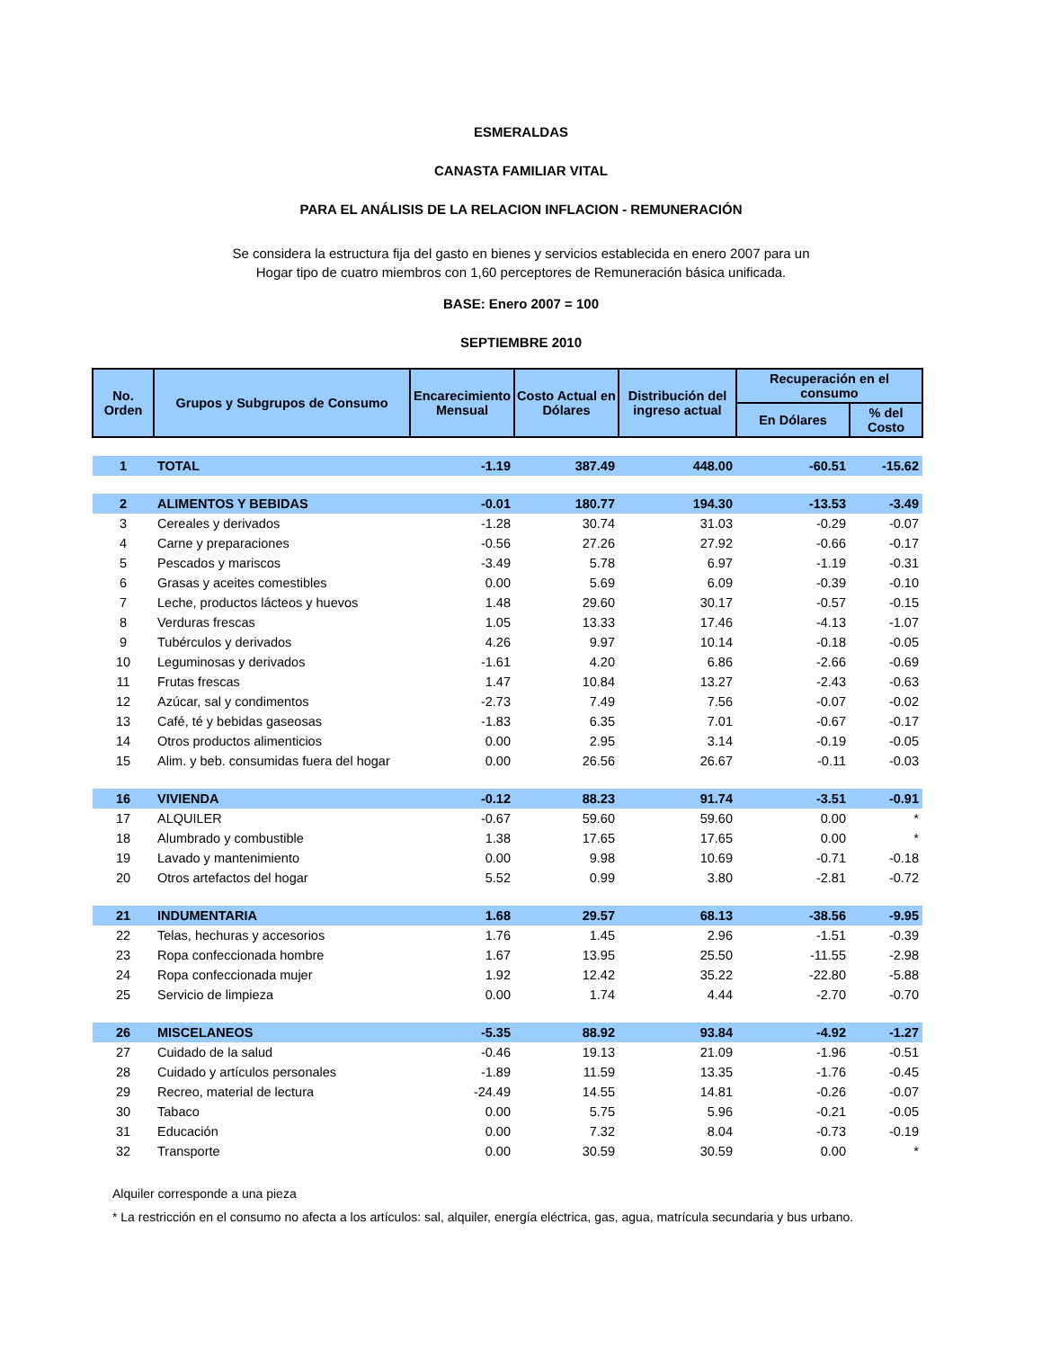ESMERALDAS
CANASTA FAMILIAR VITAL
PARA EL ANÁLISIS DE LA RELACION INFLACION - REMUNERACIÓN
Se considera la estructura fija del gasto en bienes y servicios establecida en enero 2007 para un Hogar tipo de cuatro miembros con 1,60 perceptores de Remuneración básica unificada.
BASE: Enero 2007 = 100
SEPTIEMBRE 2010
| No. Orden | Grupos y Subgrupos de Consumo | Encarecimiento Mensual | Costo Actual en Dólares | Distribución del ingreso actual | Recuperación en el consumo | |
| --- | --- | --- | --- | --- | --- | --- |
| | | | | | En Dólares | % del Costo |
| 1 | TOTAL | -1.19 | 387.49 | 448.00 | -60.51 | -15.62 |
| 2 | ALIMENTOS Y BEBIDAS | -0.01 | 180.77 | 194.30 | -13.53 | -3.49 |
| 3 | Cereales y derivados | -1.28 | 30.74 | 31.03 | -0.29 | -0.07 |
| 4 | Carne y preparaciones | -0.56 | 27.26 | 27.92 | -0.66 | -0.17 |
| 5 | Pescados y mariscos | -3.49 | 5.78 | 6.97 | -1.19 | -0.31 |
| 6 | Grasas y aceites comestibles | 0.00 | 5.69 | 6.09 | -0.39 | -0.10 |
| 7 | Leche, productos lácteos y huevos | 1.48 | 29.60 | 30.17 | -0.57 | -0.15 |
| 8 | Verduras frescas | 1.05 | 13.33 | 17.46 | -4.13 | -1.07 |
| 9 | Tubérculos y derivados | 4.26 | 9.97 | 10.14 | -0.18 | -0.05 |
| 10 | Leguminosas y derivados | -1.61 | 4.20 | 6.86 | -2.66 | -0.69 |
| 11 | Frutas frescas | 1.47 | 10.84 | 13.27 | -2.43 | -0.63 |
| 12 | Azúcar, sal y condimentos | -2.73 | 7.49 | 7.56 | -0.07 | -0.02 |
| 13 | Café, té y bebidas gaseosas | -1.83 | 6.35 | 7.01 | -0.67 | -0.17 |
| 14 | Otros productos alimenticios | 0.00 | 2.95 | 3.14 | -0.19 | -0.05 |
| 15 | Alim. y beb. consumidas fuera del hogar | 0.00 | 26.56 | 26.67 | -0.11 | -0.03 |
| 16 | VIVIENDA | -0.12 | 88.23 | 91.74 | -3.51 | -0.91 |
| 17 | ALQUILER | -0.67 | 59.60 | 59.60 | 0.00 | * |
| 18 | Alumbrado y combustible | 1.38 | 17.65 | 17.65 | 0.00 | * |
| 19 | Lavado y mantenimiento | 0.00 | 9.98 | 10.69 | -0.71 | -0.18 |
| 20 | Otros artefactos del hogar | 5.52 | 0.99 | 3.80 | -2.81 | -0.72 |
| 21 | INDUMENTARIA | 1.68 | 29.57 | 68.13 | -38.56 | -9.95 |
| 22 | Telas, hechuras y accesorios | 1.76 | 1.45 | 2.96 | -1.51 | -0.39 |
| 23 | Ropa confeccionada hombre | 1.67 | 13.95 | 25.50 | -11.55 | -2.98 |
| 24 | Ropa confeccionada mujer | 1.92 | 12.42 | 35.22 | -22.80 | -5.88 |
| 25 | Servicio de limpieza | 0.00 | 1.74 | 4.44 | -2.70 | -0.70 |
| 26 | MISCELANEOS | -5.35 | 88.92 | 93.84 | -4.92 | -1.27 |
| 27 | Cuidado de la salud | -0.46 | 19.13 | 21.09 | -1.96 | -0.51 |
| 28 | Cuidado y artículos personales | -1.89 | 11.59 | 13.35 | -1.76 | -0.45 |
| 29 | Recreo, material de lectura | -24.49 | 14.55 | 14.81 | -0.26 | -0.07 |
| 30 | Tabaco | 0.00 | 5.75 | 5.96 | -0.21 | -0.05 |
| 31 | Educación | 0.00 | 7.32 | 8.04 | -0.73 | -0.19 |
| 32 | Transporte | 0.00 | 30.59 | 30.59 | 0.00 | * |
Alquiler corresponde a una pieza
* La restricción en el consumo no afecta a los artículos: sal, alquiler, energía eléctrica, gas, agua, matrícula secundaria y bus urbano.